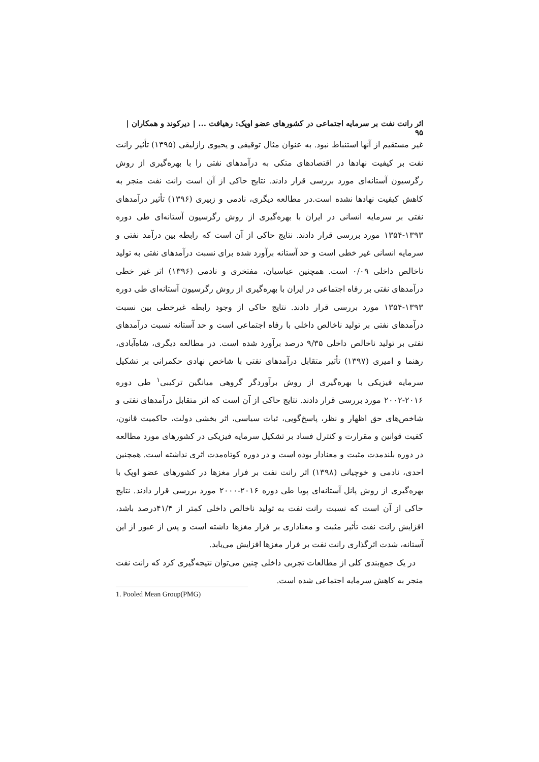اثر رانت نفت بر سرمایه اجتماعی در کشورهای عضو اوپک: رهیافت ... | دیرکوند و همکاران | ۹۵
غیر مستقیم از آنها استنباط نبود. به عنوان مثال توقیفی و یحیوی رازلیقی (۱۳۹۵) تأثیر رانت نفت بر کیفیت نهادها در اقتصادهای متکی به درآمدهای نفتی را با بهره‌گیری از روش رگرسیون آستانه‌ای مورد بررسی قرار دادند. نتایج حاکی از آن است رانت نفت منجر به کاهش کیفیت نهادها نشده است.در مطالعه دیگری، نادمی و زبیری (۱۳۹۶) تأثیر درآمدهای نفتی بر سرمایه انسانی در ایران با بهره‌گیری از روش رگرسیون آستانه‌ای طی دوره ۱۳۹۳-۱۳۵۴ مورد بررسی قرار دادند. نتایج حاکی از آن است که رابطه بین درآمد نفتی و سرمایه انسانی غیر خطی است و حد آستانه برآورد شده برای نسبت درآمدهای نفتی به تولید ناخالص داخلی ۰/۰۹ است. همچنین عباسیان، مفتخری و نادمی (۱۳۹۶) اثر غیر خطی درآمدهای نفتی بر رفاه اجتماعی در ایران با بهره‌گیری از روش رگرسیون آستانه‌ای طی دوره ۱۳۹۳-۱۳۵۴ مورد بررسی قرار دادند. نتایج حاکی از وجود رابطه غیرخطی بین نسبت درآمدهای نفتی بر تولید ناخالص داخلی با رفاه اجتماعی است و حد آستانه نسبت درآمدهای نفتی بر تولید ناخالص داخلی ۹/۳۵ درصد برآورد شده است. در مطالعه دیگری، شاه‌آبادی، رهنما و امیری (۱۳۹۷) تأثیر متقابل درآمدهای نفتی با شاخص نهادی حکمرانی بر تشکیل سرمایه فیزیکی با بهره‌گیری از روش برآوردگر گروهی میانگین ترکیبی<sup>۱</sup> طی دوره ۲۰۱۶-۲۰۰۲ مورد بررسی قرار دادند. نتایج حاکی از آن است که اثر متقابل درآمدهای نفتی و شاخص‌های حق اظهار و نظر، پاسخ‌گویی، ثبات سیاسی، اثر بخشی دولت، حاکمیت قانون، کفیت قوانین و مقرارت و کنترل فساد بر تشکیل سرمایه فیزیکی در کشورهای مورد مطالعه در دوره بلندمدت مثبت و معنادار بوده است و در دوره کوتاه‌مدت اثری نداشته است. همچنین احدی، نادمی و خوچیانی (۱۳۹۸) اثر رانت نفت بر فرار مغزها در کشورهای عضو اوپک با بهره‌گیری از روش پانل آستانه‌ای پویا طی دوره ۲۰۱۶-۲۰۰۰ مورد بررسی قرار دادند. نتایج حاکی از آن است که نسبت رانت نفت به تولید ناخالص داخلی کمتر از ۴۱/۴درصد باشد، افزایش رانت نفت تأثیر مثبت و معناداری بر فرار مغزها داشته است و پس از عبور از این آستانه، شدت اثرگذاری رانت نفت بر فرار مغزها افزایش می‌یابد.
در یک جمع‌بندی کلی از مطالعات تجربی داخلی چنین می‌توان نتیجه‌گیری کرد که رانت نفت منجر به کاهش سرمایه اجتماعی شده است.
1. Pooled Mean Group(PMG)